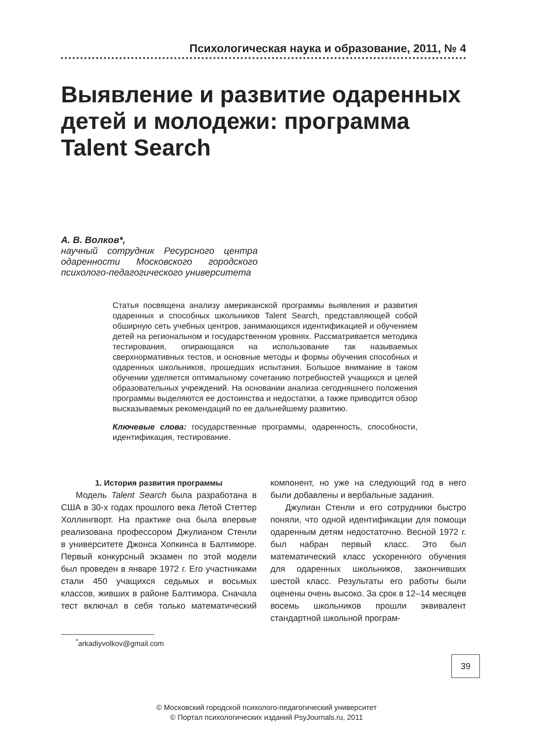Психологическая наука и образование, 2011, № 4
Выявление и развитие одаренных детей и молодежи: программа Talent Search
А. В. Волков*,
научный сотрудник Ресурсного центра одаренности Московского городского психолого-педагогического университета
Статья посвящена анализу американской программы выявления и развития одаренных и способных школьников Talent Search, представляющей собой обширную сеть учебных центров, занимающихся идентификацией и обучением детей на региональном и государственном уровнях. Рассматривается методика тестирования, опирающаяся на использование так называемых сверхнормативных тестов, и основные методы и формы обучения способных и одаренных школьников, прошедших испытания. Большое внимание в таком обучении уделяется оптимальному сочетанию потребностей учащихся и целей образовательных учреждений. На основании анализа сегодняшнего положения программы выделяются ее достоинства и недостатки, а также приводится обзор высказываемых рекомендаций по ее дальнейшему развитию.
Ключевые слова: государственные программы, одаренность, способности, идентификация, тестирование.
1. История развития программы
Модель Talent Search была разработана в США в 30-х годах прошлого века Летой Стеттер Холлингворт. На практике она была впервые реализована профессором Джулианом Стенли в университете Джонса Хопкинса в Балтиморе. Первый конкурсный экзамен по этой модели был проведен в январе 1972 г. Его участниками стали 450 учащихся седьмых и восьмых классов, живших в районе Балтимора. Сначала тест включал в себя только математический компонент, но уже на следующий год в него были добавлены и вербальные задания.
Джулиан Стенли и его сотрудники быстро поняли, что одной идентификации для помощи одаренным детям недостаточно. Весной 1972 г. был набран первый класс. Это был математический класс ускоренного обучения для одаренных школьников, закончивших шестой класс. Результаты его работы были оценены очень высоко. За срок в 12–14 месяцев восемь школьников прошли эквивалент стандартной школьной програм-
<sup>*</sup> arkadiyvolkov@gmail.com
39
© Московский городской психолого-педагогический университет
© Портал психологических изданий PsyJournals.ru, 2011